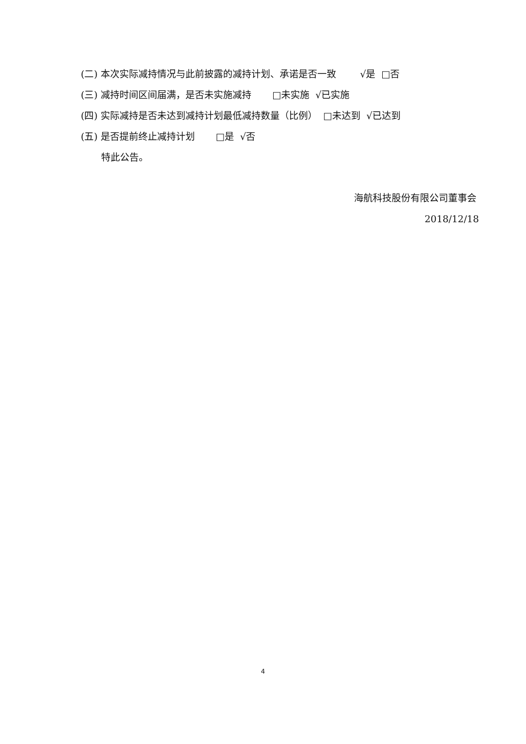(二) 本次实际减持情况与此前披露的减持计划、承诺是否一致 √是 □否
(三) 减持时间区间届满，是否未实施减持 □未实施 √已实施
(四) 实际减持是否未达到减持计划最低减持数量（比例） □未达到 √已达到
(五) 是否提前终止减持计划 □是 √否
特此公告。
海航科技股份有限公司董事会
2018/12/18
4